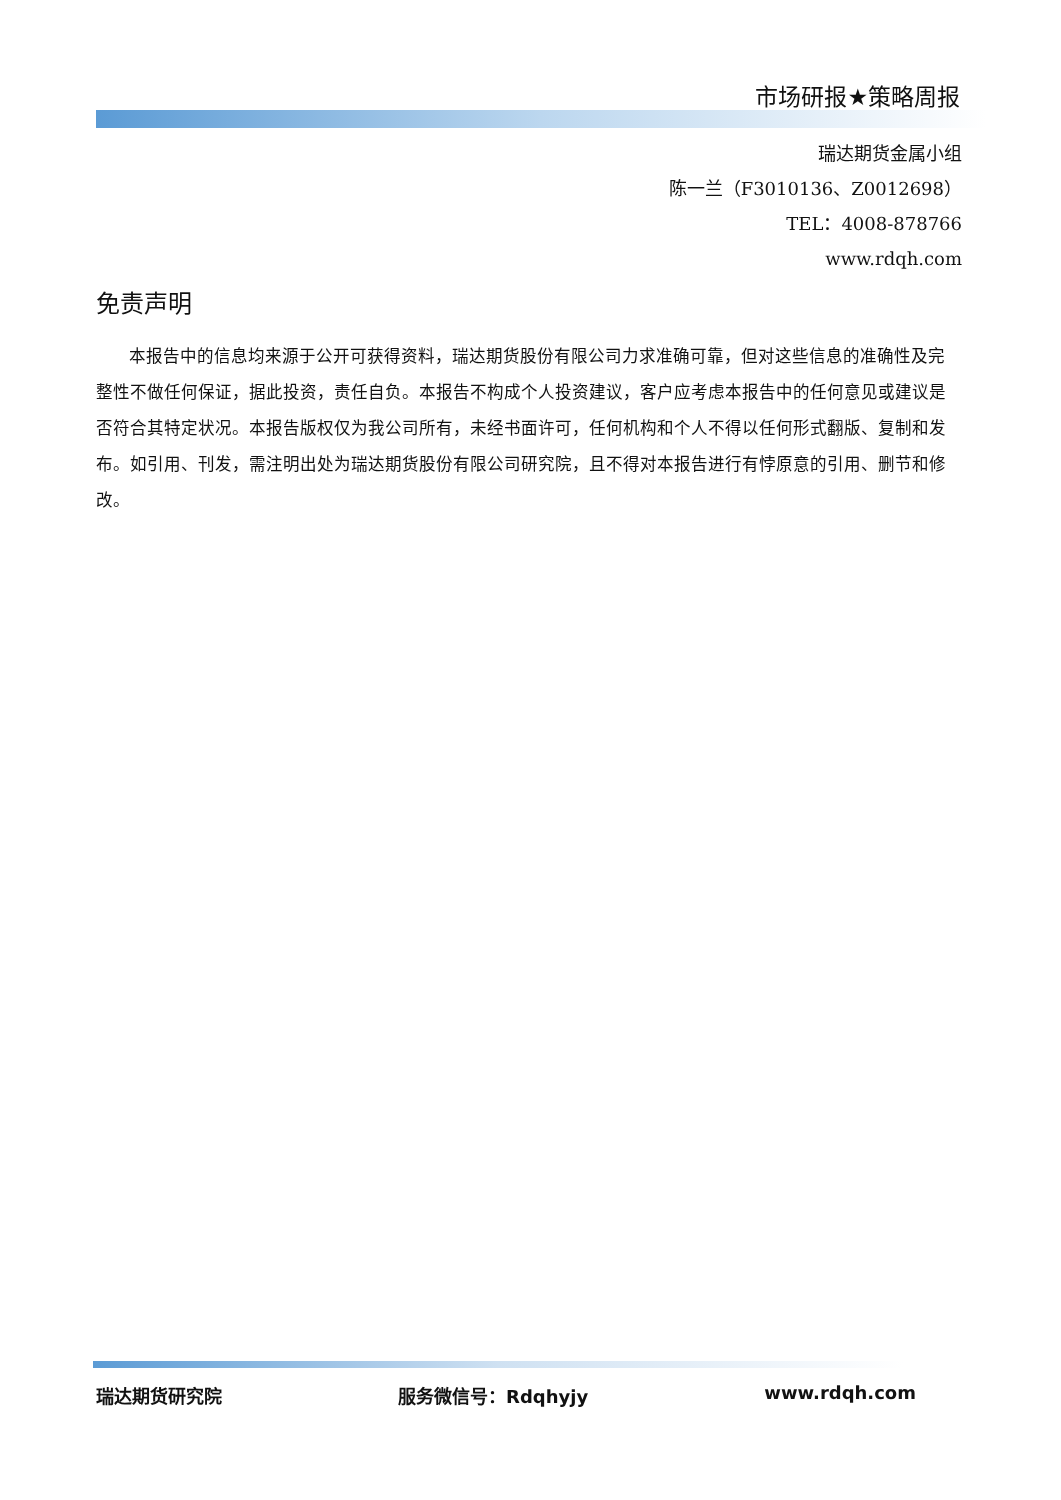市场研报★策略周报
瑞达期货金属小组
陈一兰（F3010136、Z0012698）
TEL：4008-878766
www.rdqh.com
免责声明
本报告中的信息均来源于公开可获得资料，瑞达期货股份有限公司力求准确可靠，但对这些信息的准确性及完整性不做任何保证，据此投资，责任自负。本报告不构成个人投资建议，客户应考虑本报告中的任何意见或建议是否符合其特定状况。本报告版权仅为我公司所有，未经书面许可，任何机构和个人不得以任何形式翻版、复制和发布。如引用、刊发，需注明出处为瑞达期货股份有限公司研究院，且不得对本报告进行有悖原意的引用、删节和修改。
瑞达期货研究院 服务微信号：Rdqhyjy www.rdqh.com